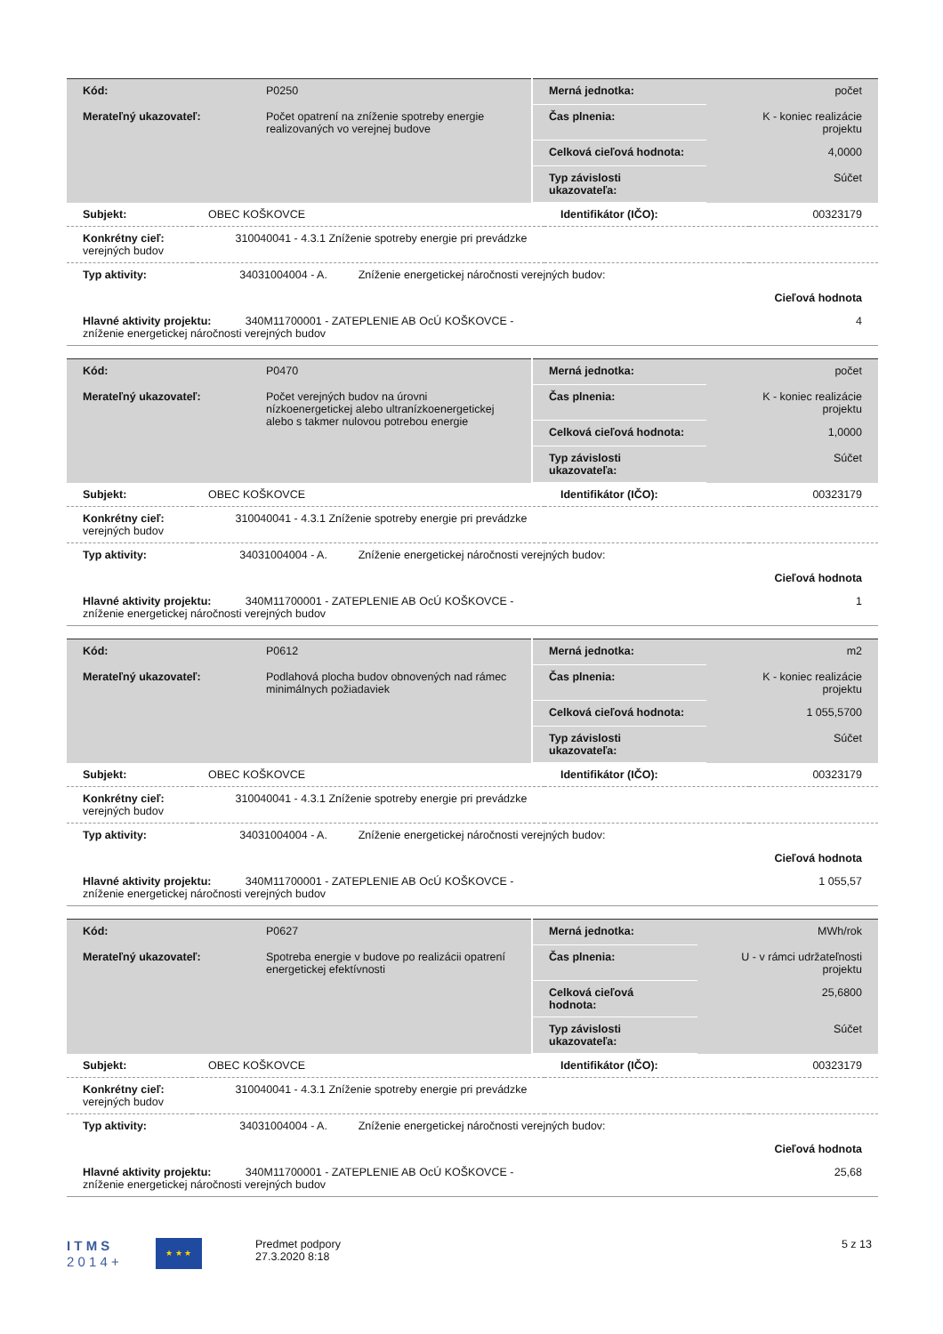| Kód: | P0250 | Merná jednotka: | počet |
| Merateľný ukazovateľ: | Počet opatrení na zníženie spotreby energie realizovaných vo verejnej budove | Čas plnenia: | K - koniec realizácie projektu |
| | | Celková cieľová hodnota: | 4,0000 |
| | | Typ závislosti ukazovateľa: | Súčet |
| Subjekt: | OBEC KOŠKOVCE | Identifikátor (IČO): | 00323179 |
| Konkrétny cieľ: 310040041 - 4.3.1 Zníženie spotreby energie pri prevádzke verejných budov | | | |
| Typ aktivity: 34031004004 - A. Zníženie energetickej náročnosti verejných budov: | | | |
| Cieľová hodnota | | | |
| Hlavné aktivity projektu: 340M11700001 - ZATEPLENIE AB OcÚ KOŠKOVCE - zníženie energetickej náročnosti verejných budov | | | 4 |
| Kód: | P0470 | Merná jednotka: | počet |
| Merateľný ukazovateľ: | Počet verejných budov na úrovni nízkoenergetickej alebo ultranízkoenergetickej alebo s takmer nulovou potrebou energie | Čas plnenia: | K - koniec realizácie projektu |
| | | Celková cieľová hodnota: | 1,0000 |
| | | Typ závislosti ukazovateľa: | Súčet |
| Subjekt: | OBEC KOŠKOVCE | Identifikátor (IČO): | 00323179 |
| Konkrétny cieľ: 310040041 - 4.3.1 Zníženie spotreby energie pri prevádzke verejných budov | | | |
| Typ aktivity: 34031004004 - A. Zníženie energetickej náročnosti verejných budov: | | | |
| Cieľová hodnota | | | |
| Hlavné aktivity projektu: 340M11700001 - ZATEPLENIE AB OcÚ KOŠKOVCE - zníženie energetickej náročnosti verejných budov | | | 1 |
| Kód: | P0612 | Merná jednotka: | m2 |
| Merateľný ukazovateľ: | Podlahová plocha budov obnovených nad rámec minimálnych požiadaviek | Čas plnenia: | K - koniec realizácie projektu |
| | | Celková cieľová hodnota: | 1 055,5700 |
| | | Typ závislosti ukazovateľa: | Súčet |
| Subjekt: | OBEC KOŠKOVCE | Identifikátor (IČO): | 00323179 |
| Konkrétny cieľ: 310040041 - 4.3.1 Zníženie spotreby energie pri prevádzke verejných budov | | | |
| Typ aktivity: 34031004004 - A. Zníženie energetickej náročnosti verejných budov: | | | |
| Cieľová hodnota | | | |
| Hlavné aktivity projektu: 340M11700001 - ZATEPLENIE AB OcÚ KOŠKOVCE - zníženie energetickej náročnosti verejných budov | | | 1 055,57 |
| Kód: | P0627 | Merná jednotka: | MWh/rok |
| Merateľný ukazovateľ: | Spotreba energie v budove po realizácii opatrení energetickej efektívnosti | Čas plnenia: | U - v rámci udržateľnosti projektu |
| | | Celková cieľová hodnota: | 25,6800 |
| | | Typ závislosti ukazovateľa: | Súčet |
| Subjekt: | OBEC KOŠKOVCE | Identifikátor (IČO): | 00323179 |
| Konkrétny cieľ: 310040041 - 4.3.1 Zníženie spotreby energie pri prevádzke verejných budov | | | |
| Typ aktivity: 34031004004 - A. Zníženie energetickej náročnosti verejných budov: | | | |
| Cieľová hodnota | | | |
| Hlavné aktivity projektu: 340M11700001 - ZATEPLENIE AB OcÚ KOŠKOVCE - zníženie energetickej náročnosti verejných budov | | | 25,68 |
I T M S
2 0 1 4 +
★ ★ ★
Predmet podpory
27.3.2020 8:18
5 z 13